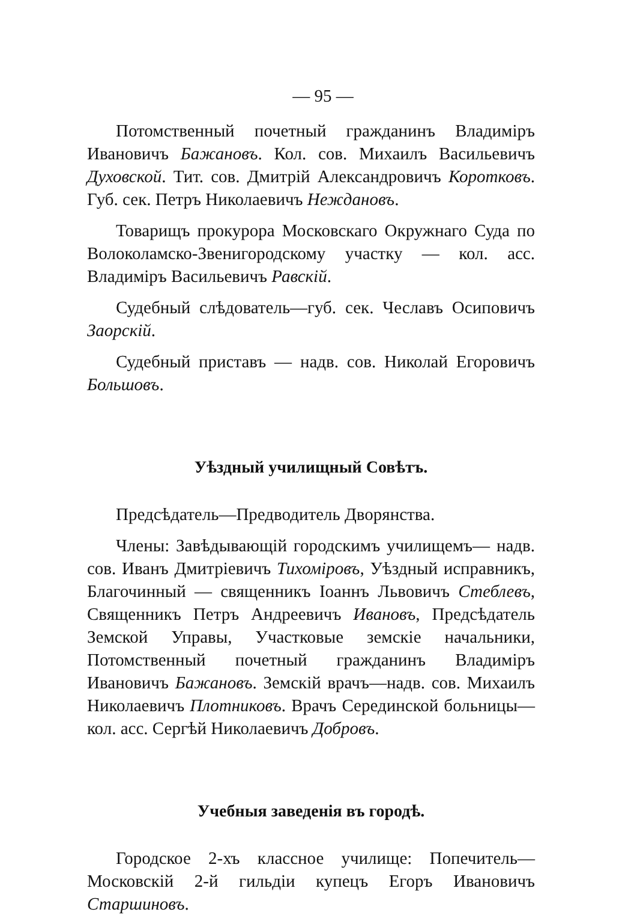— 95 —
Потомственный почетный гражданинъ Владиміръ Ивановичъ Бажановъ. Кол. сов. Михаилъ Васильевичъ Духовской. Тит. сов. Дмитрій Александровичъ Коротковъ. Губ. сек. Петръ Николаевичъ Неждановъ.
Товарищъ прокурора Московскаго Окружнаго Суда по Волоколамско-Звенигородскому участку — кол. асс. Владиміръ Васильевичъ Равскій.
Судебный слѣдователь—губ. сек. Чеславъ Осиповичъ Заорскій.
Судебный приставъ — надв. сов. Николай Егоровичъ Большовъ.
Уѣздный училищный Совѣтъ.
Предсѣдатель—Предводитель Дворянства.
Члены: Завѣдывающій городскимъ училищемъ— надв. сов. Иванъ Дмитріевичъ Тихоміровъ, Уѣздный исправникъ, Благочинный — священникъ Іоаннъ Львовичъ Стеблевъ, Священникъ Петръ Андреевичъ Ивановъ, Предсѣдатель Земской Управы, Участковые земскіе начальники, Потомственный почетный гражданинъ Владиміръ Ивановичъ Бажановъ. Земскій врачъ—надв. сов. Михаилъ Николаевичъ Плотниковъ. Врачъ Серединской больницы—кол. асс. Сергѣй Николаевичъ Добровъ.
Учебныя заведенія въ городѣ.
Городское 2-хъ классное училище: Попечитель— Московскій 2-й гильдіи купецъ Егоръ Ивановичъ Старшиновъ.